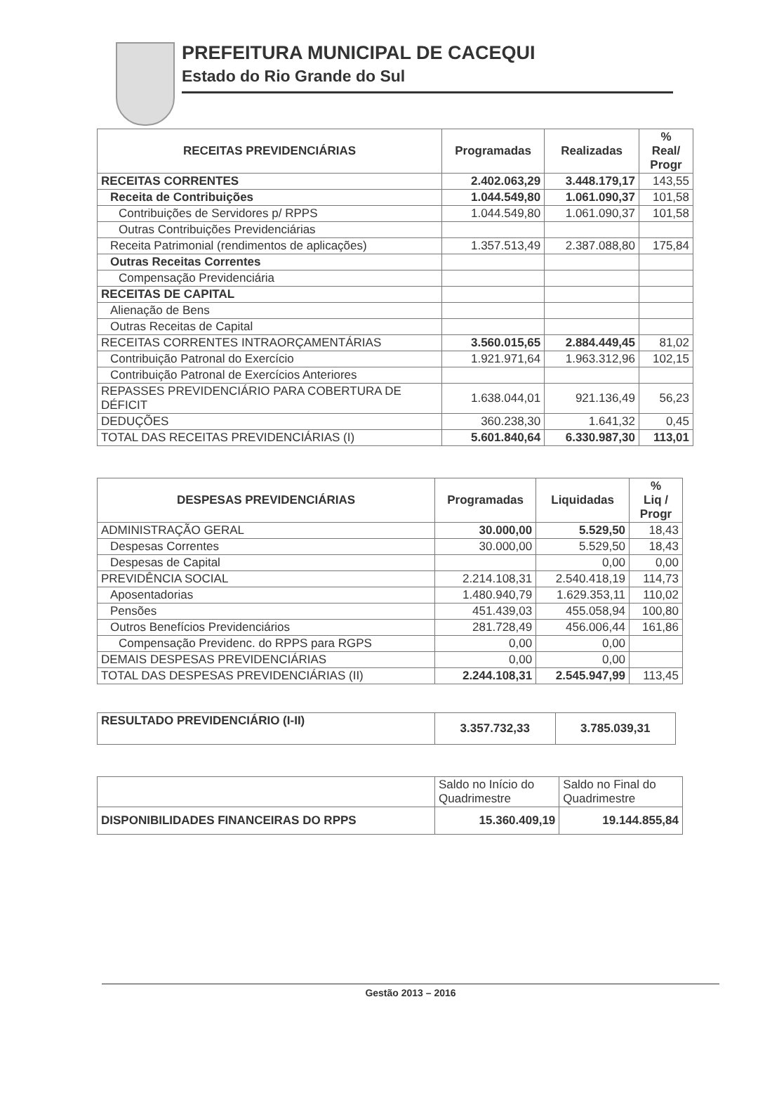PREFEITURA MUNICIPAL DE CACEQUI
Estado do Rio Grande do Sul
| RECEITAS PREVIDENCIÁRIAS | Programadas | Realizadas | % Real/ Progr |
| --- | --- | --- | --- |
| RECEITAS CORRENTES | 2.402.063,29 | 3.448.179,17 | 143,55 |
| Receita de Contribuições | 1.044.549,80 | 1.061.090,37 | 101,58 |
| Contribuições de Servidores p/ RPPS | 1.044.549,80 | 1.061.090,37 | 101,58 |
| Outras Contribuições Previdenciárias | | | |
| Receita Patrimonial (rendimentos de aplicações) | 1.357.513,49 | 2.387.088,80 | 175,84 |
| Outras Receitas Correntes | | | |
| Compensação Previdenciária | | | |
| RECEITAS DE CAPITAL | | | |
| Alienação de Bens | | | |
| Outras Receitas de Capital | | | |
| RECEITAS CORRENTES INTRAORÇAMENTÁRIAS | 3.560.015,65 | 2.884.449,45 | 81,02 |
| Contribuição Patronal do Exercício | 1.921.971,64 | 1.963.312,96 | 102,15 |
| Contribuição Patronal de Exercícios Anteriores | | | |
| REPASSES PREVIDENCIÁRIO PARA COBERTURA DE DÉFICIT | 1.638.044,01 | 921.136,49 | 56,23 |
| DEDUÇÕES | 360.238,30 | 1.641,32 | 0,45 |
| TOTAL DAS RECEITAS PREVIDENCIÁRIAS (I) | 5.601.840,64 | 6.330.987,30 | 113,01 |
| DESPESAS PREVIDENCIÁRIAS | Programadas | Liquidadas | % Liq / Progr |
| --- | --- | --- | --- |
| ADMINISTRAÇÃO GERAL | 30.000,00 | 5.529,50 | 18,43 |
| Despesas Correntes | 30.000,00 | 5.529,50 | 18,43 |
| Despesas de Capital | | 0,00 | 0,00 |
| PREVIDÊNCIA SOCIAL | 2.214.108,31 | 2.540.418,19 | 114,73 |
| Aposentadorias | 1.480.940,79 | 1.629.353,11 | 110,02 |
| Pensões | 451.439,03 | 455.058,94 | 100,80 |
| Outros Benefícios Previdenciários | 281.728,49 | 456.006,44 | 161,86 |
| Compensação Previdenc. do RPPS para RGPS | 0,00 | 0,00 | |
| DEMAIS DESPESAS PREVIDENCIÁRIAS | 0,00 | 0,00 | |
| TOTAL DAS DESPESAS PREVIDENCIÁRIAS (II) | 2.244.108,31 | 2.545.947,99 | 113,45 |
| RESULTADO PREVIDENCIÁRIO (I-II) | 3.357.732,33 | 3.785.039,31 |
| | Saldo no Início do Quadrimestre | Saldo no Final do Quadrimestre |
| DISPONIBILIDADES FINANCEIRAS DO RPPS | 15.360.409,19 | 19.144.855,84 |
Gestão 2013 – 2016